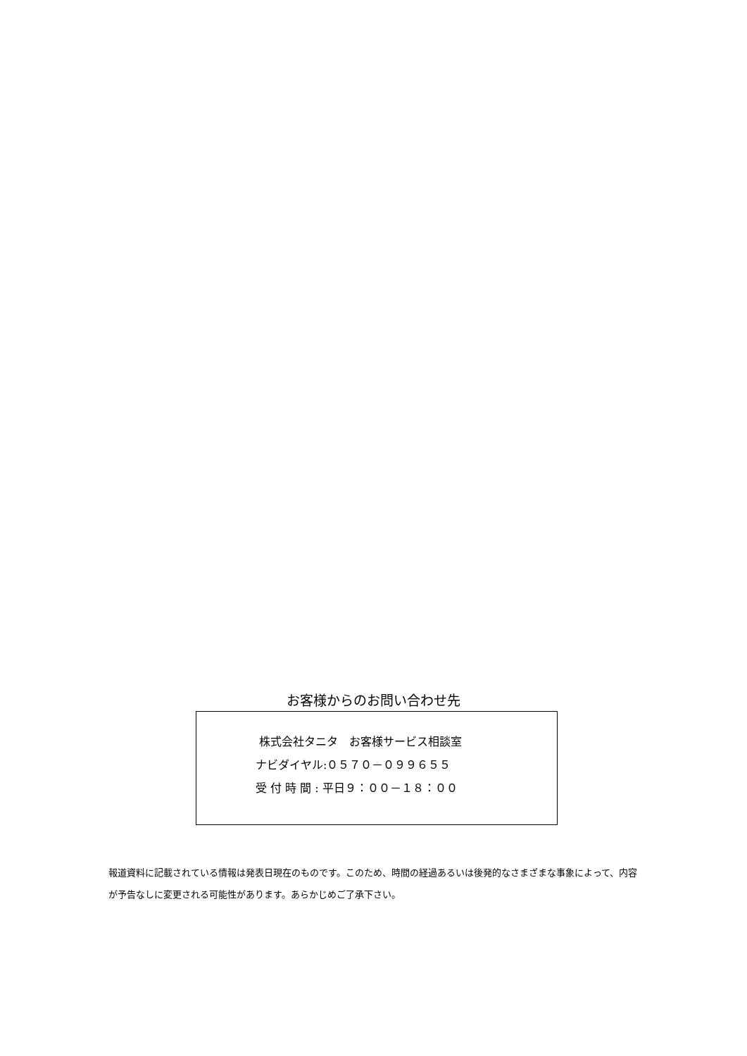お客様からのお問い合わせ先
株式会社タニタ　お客様サービス相談室
ナビダイヤル:０５７０－０９９６５５
受 付 時 間 : 平日９：００－１８：００
報道資料に記載されている情報は発表日現在のものです。このため、時間の経過あるいは後発的なさまざまな事象によって、内容が予告なしに変更される可能性があります。あらかじめご了承下さい。